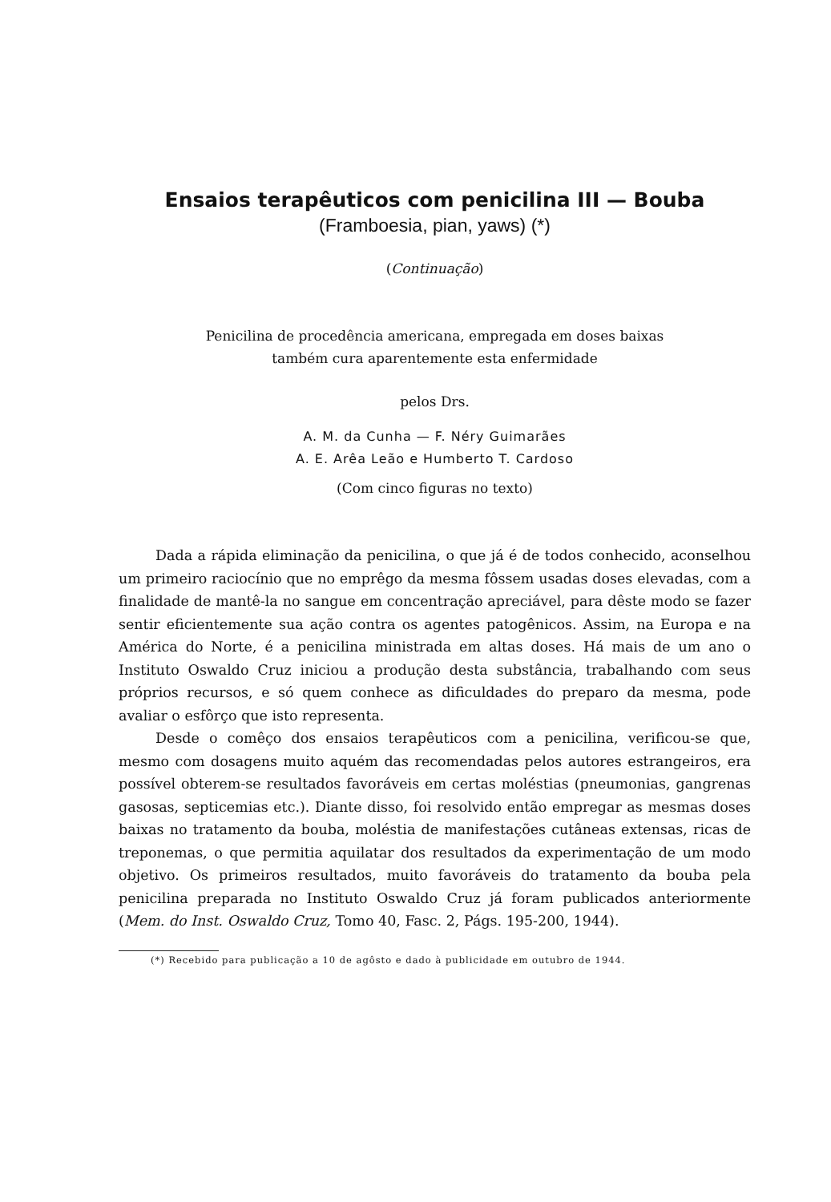Ensaios terapêuticos com penicilina III — Bouba
(Framboesia, pian, yaws) (*)
(Continuação)
Penicilina de procedência americana, empregada em doses baixas
também cura aparentemente esta enfermidade
pelos Drs.
A. M. da Cunha — F. Néry Guimarães
A. E. Arêa Leão e Humberto T. Cardoso
(Com cinco figuras no texto)
Dada a rápida eliminação da penicilina, o que já é de todos conhecido, aconselhou um primeiro raciocínio que no emprêgo da mesma fôssem usadas doses elevadas, com a finalidade de mantê-la no sangue em concentração apreciável, para dêste modo se fazer sentir eficientemente sua ação contra os agentes patogênicos. Assim, na Europa e na América do Norte, é a penicilina ministrada em altas doses. Há mais de um ano o Instituto Oswaldo Cruz iniciou a produção desta substância, trabalhando com seus próprios recursos, e só quem conhece as dificuldades do preparo da mesma, pode avaliar o esfôrço que isto representa.
Desde o comêço dos ensaios terapêuticos com a penicilina, verificou-se que, mesmo com dosagens muito aquém das recomendadas pelos autores estrangeiros, era possível obterem-se resultados favoráveis em certas moléstias (pneumonias, gangrenas gasosas, septicemias etc.). Diante disso, foi resolvido então empregar as mesmas doses baixas no tratamento da bouba, moléstia de manifestações cutâneas extensas, ricas de treponemas, o que permitia aquilatar dos resultados da experimentação de um modo objetivo. Os primeiros resultados, muito favoráveis do tratamento da bouba pela penicilina preparada no Instituto Oswaldo Cruz já foram publicados anteriormente (Mem. do Inst. Oswaldo Cruz, Tomo 40, Fasc. 2, Págs. 195-200, 1944).
(*) Recebido para publicação a 10 de agôsto e dado à publicidade em outubro de 1944.